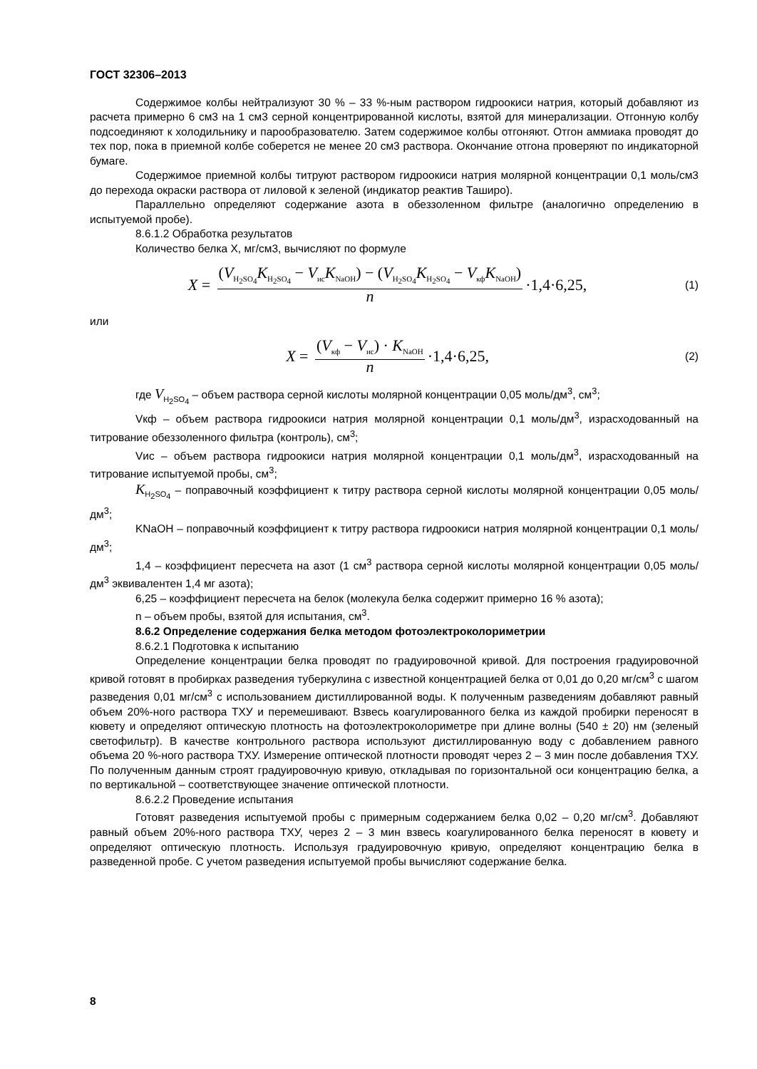ГОСТ 32306–2013
Содержимое колбы нейтрализуют 30 % – 33 %-ным раствором гидроокиси натрия, который добавляют из расчета примерно 6 см3 на 1 см3 серной концентрированной кислоты, взятой для минерализации. Отгонную колбу подсоединяют к холодильнику и парообразователю. Затем содержимое колбы отгоняют. Отгон аммиака проводят до тех пор, пока в приемной колбе соберется не менее 20 см3 раствора. Окончание отгона проверяют по индикаторной бумаге.
Содержимое приемной колбы титруют раствором гидроокиси натрия молярной концентрации 0,1 моль/см3 до перехода окраски раствора от лиловой к зеленой (индикатор реактив Таширо).
Параллельно определяют содержание азота в обеззоленном фильтре (аналогично определению в испытуемой пробе).
8.6.1.2 Обработка результатов
Количество белка X, мг/см3, вычисляют по формуле
X = (V<sub>H<sub>2</sub>SO<sub>4</sub></sub>K<sub>H<sub>2</sub>SO<sub>4</sub></sub> − V<sub>ис</sub>K<sub>NaOH</sub>) − (V<sub>H<sub>2</sub>SO<sub>4</sub></sub>K<sub>H<sub>2</sub>SO<sub>4</sub></sub> − V<sub>кф</sub>K<sub>NaOH</sub>) n ·1,4·6,25,
(1)
или
X = (V<sub>кф</sub> − V<sub>ис</sub>) · K<sub>NaOH</sub> n ·1,4·6,25,
(2)
где V<sub>H<sub>2</sub>SO<sub>4</sub></sub> – объем раствора серной кислоты молярной концентрации 0,05 моль/дм<sup>3</sup>, см<sup>3</sup>;
Vкф – объем раствора гидроокиси натрия молярной концентрации 0,1 моль/дм<sup>3</sup>, израсходованный на титрование обеззоленного фильтра (контроль), см<sup>3</sup>;
Vис – объем раствора гидроокиси натрия молярной концентрации 0,1 моль/дм<sup>3</sup>, израсходованный на титрование испытуемой пробы, см<sup>3</sup>;
K<sub>H<sub>2</sub>SO<sub>4</sub></sub> – поправочный коэффициент к титру раствора серной кислоты молярной концентрации 0,05 моль/дм<sup>3</sup>;
KNaOH – поправочный коэффициент к титру раствора гидроокиси натрия молярной концентрации 0,1 моль/дм<sup>3</sup>;
1,4 – коэффициент пересчета на азот (1 см<sup>3</sup> раствора серной кислоты молярной концентрации 0,05 моль/дм<sup>3</sup> эквивалентен 1,4 мг азота);
6,25 – коэффициент пересчета на белок (молекула белка содержит примерно 16 % азота);
n – объем пробы, взятой для испытания, см<sup>3</sup>.
8.6.2 Определение содержания белка методом фотоэлектроколориметрии
8.6.2.1 Подготовка к испытанию
Определение концентрации белка проводят по градуировочной кривой. Для построения градуировочной кривой готовят в пробирках разведения туберкулина с известной концентрацией белка от 0,01 до 0,20 мг/см<sup>3</sup> с шагом разведения 0,01 мг/см<sup>3</sup> с использованием дистиллированной воды. К полученным разведениям добавляют равный объем 20%-ного раствора ТХУ и перемешивают. Взвесь коагулированного белка из каждой пробирки переносят в кювету и определяют оптическую плотность на фотоэлектроколориметре при длине волны (540 ± 20) нм (зеленый светофильтр). В качестве контрольного раствора используют дистиллированную воду с добавлением равного объема 20 %-ного раствора ТХУ. Измерение оптической плотности проводят через 2 – 3 мин после добавления ТХУ. По полученным данным строят градуировочную кривую, откладывая по горизонтальной оси концентрацию белка, а по вертикальной – соответствующее значение оптической плотности.
8.6.2.2 Проведение испытания
Готовят разведения испытуемой пробы с примерным содержанием белка 0,02 – 0,20 мг/см<sup>3</sup>. Добавляют равный объем 20%-ного раствора ТХУ, через 2 – 3 мин взвесь коагулированного белка переносят в кювету и определяют оптическую плотность. Используя градуировочную кривую, определяют концентрацию белка в разведенной пробе. С учетом разведения испытуемой пробы вычисляют содержание белка.
8